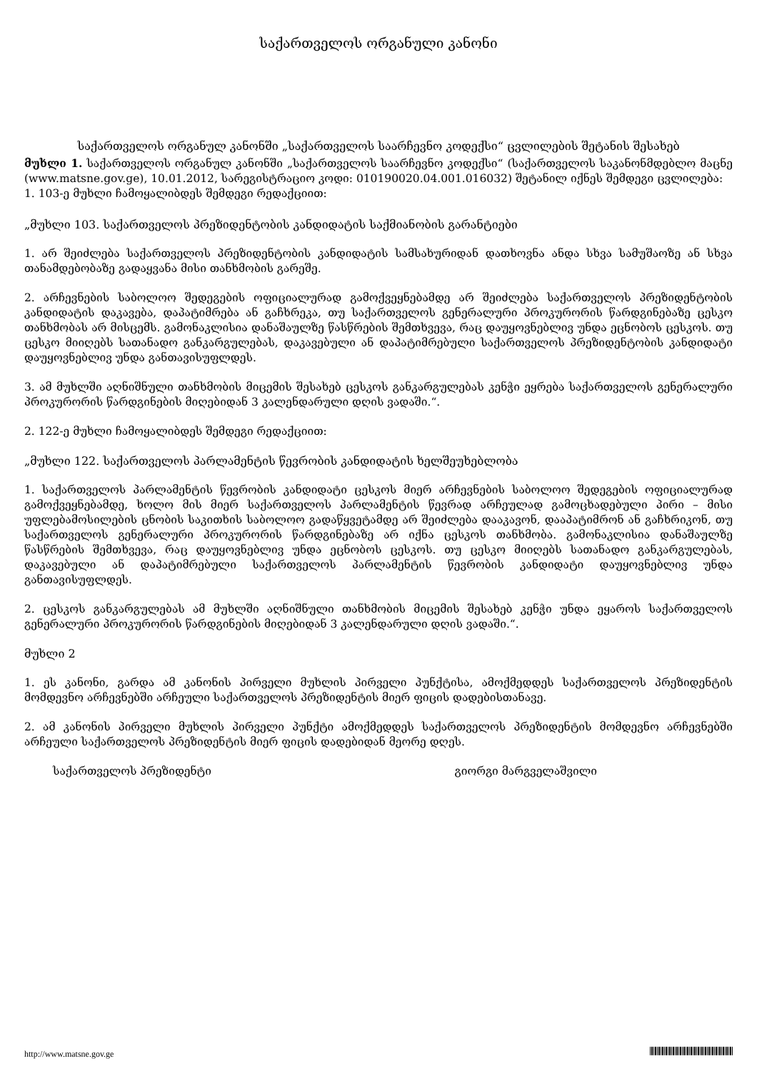საქართველოს ორგანული კანონი
საქართველოს ორგანულ კანონში „საქართველოს საარჩევნო კოდექსი“ ცვლილების შეტანის შესახებ
მუხლი 1. საქართველოს ორგანულ კანონში „საქართველოს საარჩევნო კოდექსი“ (საქართველოს საკანონმდებლო მაცნე (www.matsne.gov.ge), 10.01.2012, სარეგისტრაციო კოდი: 010190020.04.001.016032) შეტანილ იქნეს შემდეგი ცვლილება:
1. 103-ე მუხლი ჩამოყალიბდეს შემდეგი რედაქციით:
„მუხლი 103. საქართველოს პრეზიდენტობის კანდიდატის საქმიანობის გარანტიები
1. არ შეიძლება საქართველოს პრეზიდენტობის კანდიდატის სამსახურიდან დათხოვნა ანდა სხვა სამუშაოზე ან სხვა თანამდებობაზე გადაყვანა მისი თანხმობის გარეშე.
2. არჩევნების საბოლოო შედეგების ოფიციალურად გამოქვეყნებამდე არ შეიძლება საქართველოს პრეზიდენტობის კანდიდატის დაკავება, დაპატიმრება ან გაჩხრეკა, თუ საქართველოს გენერალური პროკურორის წარდგინებაზე ცესკო თანხმობას არ მისცემს. გამონაკლისია დანაშაულზე წასწრების შემთხვევა, რაც დაუყოვნებლივ უნდა ეცნობოს ცესკოს. თუ ცესკო მიიღებს სათანადო განკარგულებას, დაკავებული ან დაპატიმრებული საქართველოს პრეზიდენტობის კანდიდატი დაუყოვნებლივ უნდა განთავისუფლდეს.
3. ამ მუხლში აღნიშნული თანხმობის მიცემის შესახებ ცესკოს განკარგულებას კენჭი ეყრება საქართველოს გენერალური პროკურორის წარდგინების მიღებიდან 3 კალენდარული დღის ვადაში.“.
2. 122-ე მუხლი ჩამოყალიბდეს შემდეგი რედაქციით:
„მუხლი 122. საქართველოს პარლამენტის წევრობის კანდიდატის ხელშეუხებლობა
1. საქართველოს პარლამენტის წევრობის კანდიდატი ცესკოს მიერ არჩევნების საბოლოო შედეგების ოფიციალურად გამოქვეყნებამდე, ხოლო მის მიერ საქართველოს პარლამენტის წევრად არჩეულად გამოცხადებული პირი – მისი უფლებამოსილების ცნობის საკითხის საბოლოო გადაწყვეტამდე არ შეიძლება დააკავონ, დააპატიმრონ ან გაჩხრიკონ, თუ საქართველოს გენერალური პროკურორის წარდგინებაზე არ იქნა ცესკოს თანხმობა. გამონაკლისია დანაშაულზე წასწრების შემთხვევა, რაც დაუყოვნებლივ უნდა ეცნობოს ცესკოს. თუ ცესკო მიიღებს სათანადო განკარგულებას, დაკავებული ან დაპატიმრებული საქართველოს პარლამენტის წევრობის კანდიდატი დაუყოვნებლივ უნდა განთავისუფლდეს.
2. ცესკოს განკარგულებას ამ მუხლში აღნიშნული თანხმობის მიცემის შესახებ კენჭი უნდა ეყაროს საქართველოს გენერალური პროკურორის წარდგინების მიღებიდან 3 კალენდარული დღის ვადაში.“.
მუხლი 2
1. ეს კანონი, გარდა ამ კანონის პირველი მუხლის პირველი პუნქტისა, ამოქმედდეს საქართველოს პრეზიდენტის მომდევნო არჩევნებში არჩეული საქართველოს პრეზიდენტის მიერ ფიცის დადებისთანავე.
2. ამ კანონის პირველი მუხლის პირველი პუნქტი ამოქმედდეს საქართველოს პრეზიდენტის მომდევნო არჩევნებში არჩეული საქართველოს პრეზიდენტის მიერ ფიცის დადებიდან მეორე დღეს.
საქართველოს პრეზიდენტი გიორგი მარგველაშვილი
http://www.matsne.gov.ge